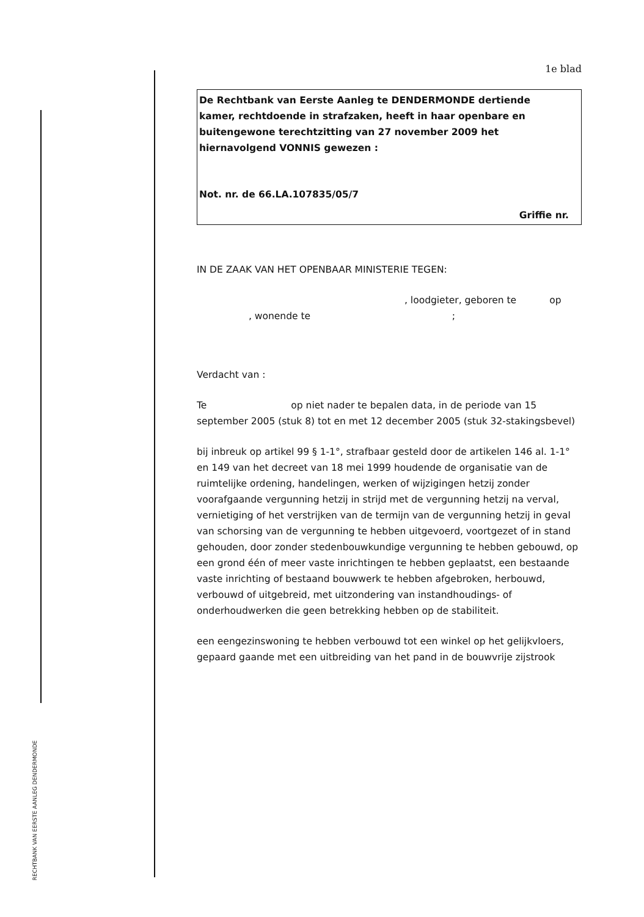RECHTBANK VAN EERSTE AANLEG DENDERMONDE
1e blad
De Rechtbank van Eerste Aanleg te DENDERMONDE dertiende kamer, rechtdoende in strafzaken, heeft in haar openbare en buitengewone terechtzitting van 27 november 2009 het hiernavolgend VONNIS gewezen :
Not. nr. de 66.LA.107835/05/7
Griffie nr.
IN DE ZAAK VAN HET OPENBAAR MINISTERIE TEGEN:
, loodgieter, geboren te op
, wonende te ;
Verdacht van :
Te op niet nader te bepalen data, in de periode van 15 september 2005 (stuk 8) tot en met 12 december 2005 (stuk 32-stakingsbevel)
bij inbreuk op artikel 99 § 1-1°, strafbaar gesteld door de artikelen 146 al. 1-1° en 149 van het decreet van 18 mei 1999 houdende de organisatie van de ruimtelijke ordening, handelingen, werken of wijzigingen hetzij zonder voorafgaande vergunning hetzij in strijd met de vergunning hetzij na verval, vernietiging of het verstrijken van de termijn van de vergunning hetzij in geval van schorsing van de vergunning te hebben uitgevoerd, voortgezet of in stand gehouden, door zonder stedenbouwkundige vergunning te hebben gebouwd, op een grond één of meer vaste inrichtingen te hebben geplaatst, een bestaande vaste inrichting of bestaand bouwwerk te hebben afgebroken, herbouwd, verbouwd of uitgebreid, met uitzondering van instandhoudings- of onderhoudwerken die geen betrekking hebben op de stabiliteit.
een eengezinswoning te hebben verbouwd tot een winkel op het gelijkvloers, gepaard gaande met een uitbreiding van het pand in de bouwvrije zijstrook